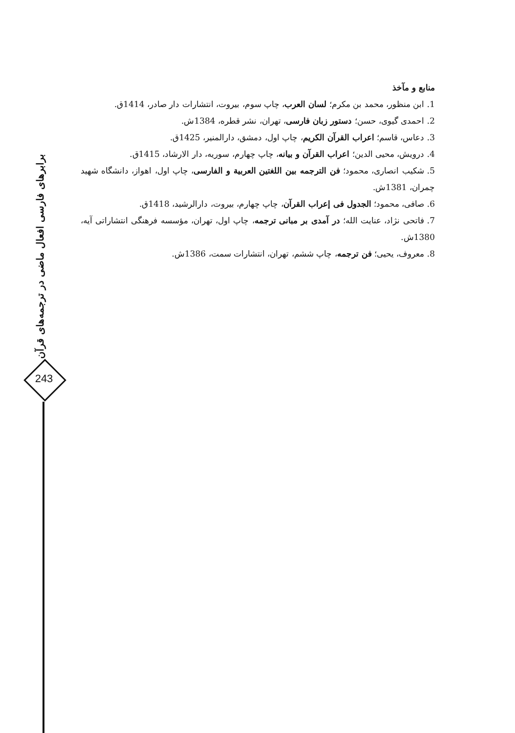برابرهای فارسی افعال ماضی در ترجمه‌های قرآن
243
منابع و مآخذ
1. ابن منظور، محمد بن مکرم؛ لسان العرب، چاپ سوم، بیروت، انتشارات دار صادر، 1414ق.
2. احمدی گیوی، حسن؛ دستور زبان فارسی، تهران، نشر قطره، 1384ش.
3. دعاس، قاسم؛ اعراب القرآن الکریم، چاپ اول، دمشق، دارالمنیر، 1425ق.
4. درویش، محیی الدین؛ اعراب القرآن و بیانه، چاپ چهارم، سوریه، دار الارشاد، 1415ق.
5. شکیب انصاری، محمود؛ فن الترجمه بین اللغتین العربیة و الفارسی، چاپ اول، اهواز، دانشگاه شهید چمران، 1381ش.
6. صافی، محمود؛ الجدول فی إعراب القرآن، چاپ چهارم، بیروت، دارالرشید، 1418ق.
7. فاتحی نژاد، عنایت الله؛ در آمدی بر مبانی ترجمه، چاپ اول، تهران، مؤسسه فرهنگی انتشاراتی آیه، 1380ش.
8. معروف، یحیی؛ فن ترجمه، چاپ ششم، تهران، انتشارات سمت، 1386ش.